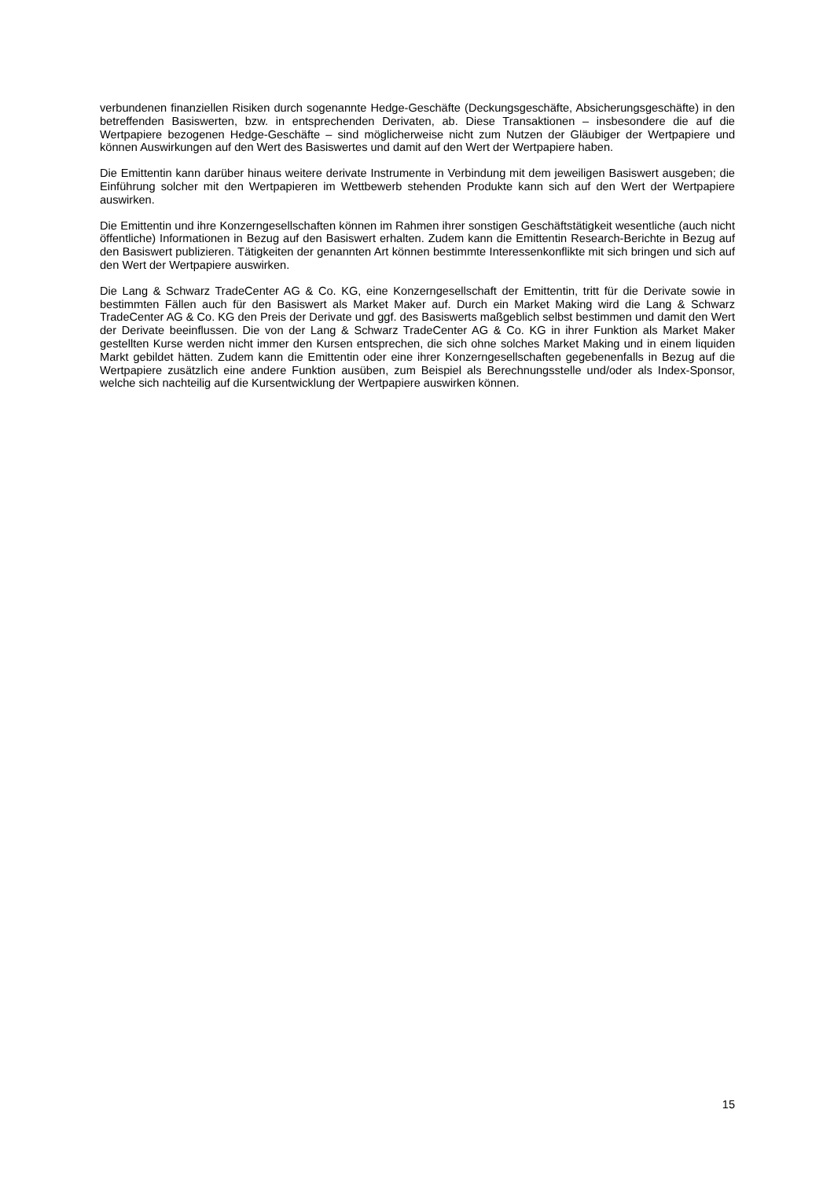verbundenen finanziellen Risiken durch sogenannte Hedge-Geschäfte (Deckungsgeschäfte, Absicherungsgeschäfte) in den betreffenden Basiswerten, bzw. in entsprechenden Derivaten, ab. Diese Transaktionen – insbesondere die auf die Wertpapiere bezogenen Hedge-Geschäfte – sind möglicherweise nicht zum Nutzen der Gläubiger der Wertpapiere und können Auswirkungen auf den Wert des Basiswertes und damit auf den Wert der Wertpapiere haben.
Die Emittentin kann darüber hinaus weitere derivate Instrumente in Verbindung mit dem jeweiligen Basiswert ausgeben; die Einführung solcher mit den Wertpapieren im Wettbewerb stehenden Produkte kann sich auf den Wert der Wertpapiere auswirken.
Die Emittentin und ihre Konzerngesellschaften können im Rahmen ihrer sonstigen Geschäftstätigkeit wesentliche (auch nicht öffentliche) Informationen in Bezug auf den Basiswert erhalten. Zudem kann die Emittentin Research-Berichte in Bezug auf den Basiswert publizieren. Tätigkeiten der genannten Art können bestimmte Interessenkonflikte mit sich bringen und sich auf den Wert der Wertpapiere auswirken.
Die Lang & Schwarz TradeCenter AG & Co. KG, eine Konzerngesellschaft der Emittentin, tritt für die Derivate sowie in bestimmten Fällen auch für den Basiswert als Market Maker auf. Durch ein Market Making wird die Lang & Schwarz TradeCenter AG & Co. KG den Preis der Derivate und ggf. des Basiswerts maßgeblich selbst bestimmen und damit den Wert der Derivate beeinflussen. Die von der Lang & Schwarz TradeCenter AG & Co. KG in ihrer Funktion als Market Maker gestellten Kurse werden nicht immer den Kursen entsprechen, die sich ohne solches Market Making und in einem liquiden Markt gebildet hätten. Zudem kann die Emittentin oder eine ihrer Konzerngesellschaften gegebenenfalls in Bezug auf die Wertpapiere zusätzlich eine andere Funktion ausüben, zum Beispiel als Berechnungsstelle und/oder als Index-Sponsor, welche sich nachteilig auf die Kursentwicklung der Wertpapiere auswirken können.
15